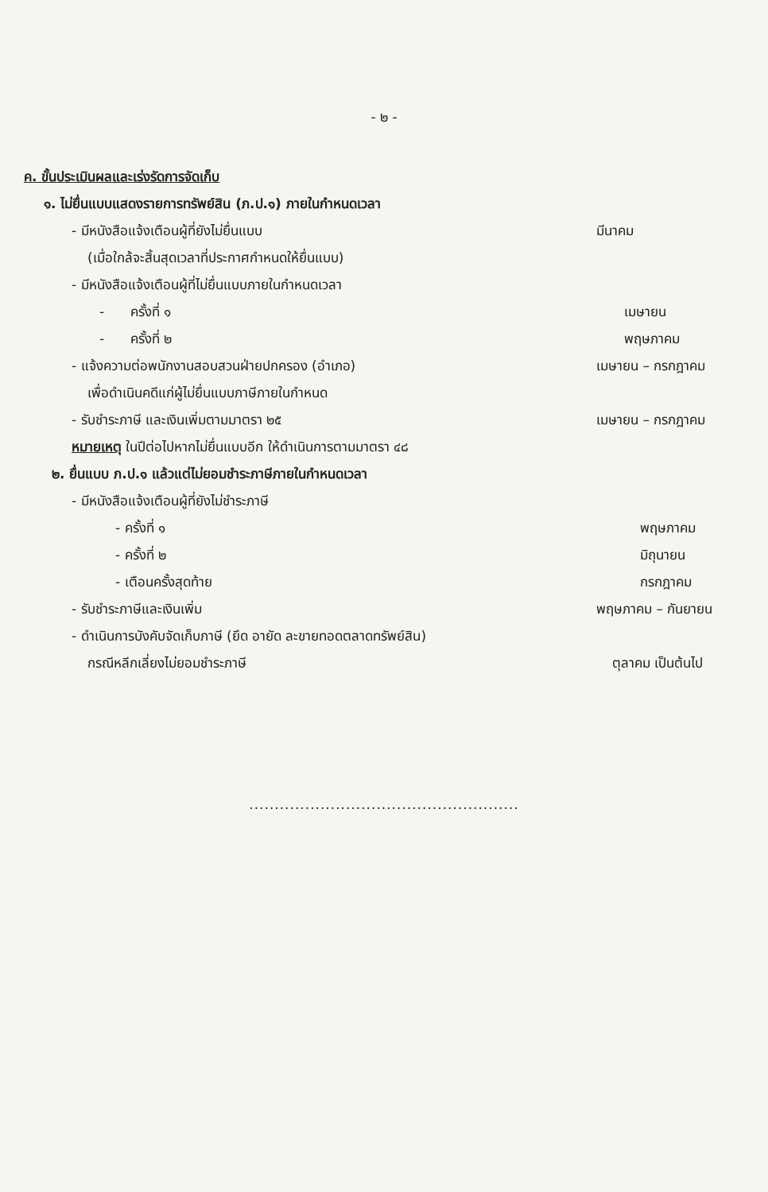- ๒ -
ค. ขั้นประเมินผลและเร่งรัดการจัดเก็บ
๑. ไม่ยื่นแบบแสดงรายการทรัพย์สิน (ภ.ป.๑) ภายในกำหนดเวลา
- มีหนังสือแจ้งเตือนผู้ที่ยังไม่ยื่นแบบ
มีนาคม
(เมื่อใกล้จะสิ้นสุดเวลาที่ประกาศกำหนดให้ยื่นแบบ)
- มีหนังสือแจ้งเตือนผู้ที่ไม่ยื่นแบบภายในกำหนดเวลา
- ครั้งที่ ๑ เมษายน
- ครั้งที่ ๒ พฤษภาคม
- แจ้งความต่อพนักงานสอบสวนฝ่ายปกครอง (อำเภอ)
เมษายน – กรกฎาคม
เพื่อดำเนินคดีแก่ผู้ไม่ยื่นแบบภาษีภายในกำหนด
- รับชำระภาษี และเงินเพิ่มตามมาตรา ๒๕
เมษายน – กรกฎาคม
หมายเหตุ ในปีต่อไปหากไม่ยื่นแบบอีก ให้ดำเนินการตามมาตรา ๔๘
๒. ยื่นแบบ ภ.ป.๑ แล้วแต่ไม่ยอมชำระภาษีภายในกำหนดเวลา
- มีหนังสือแจ้งเตือนผู้ที่ยังไม่ชำระภาษี
- ครั้งที่ ๑ พฤษภาคม
- ครั้งที่ ๒ มิถุนายน
- เตือนครั้งสุดท้าย กรกฎาคม
- รับชำระภาษีและเงินเพิ่ม พฤษภาคม – กันยายน
- ดำเนินการบังคับจัดเก็บภาษี (ยึด อายัด ละขายทอดตลาดทรัพย์สิน)
กรณีหลีกเลี่ยงไม่ยอมชำระภาษี ตุลาคม เป็นต้นไป
.....................................................